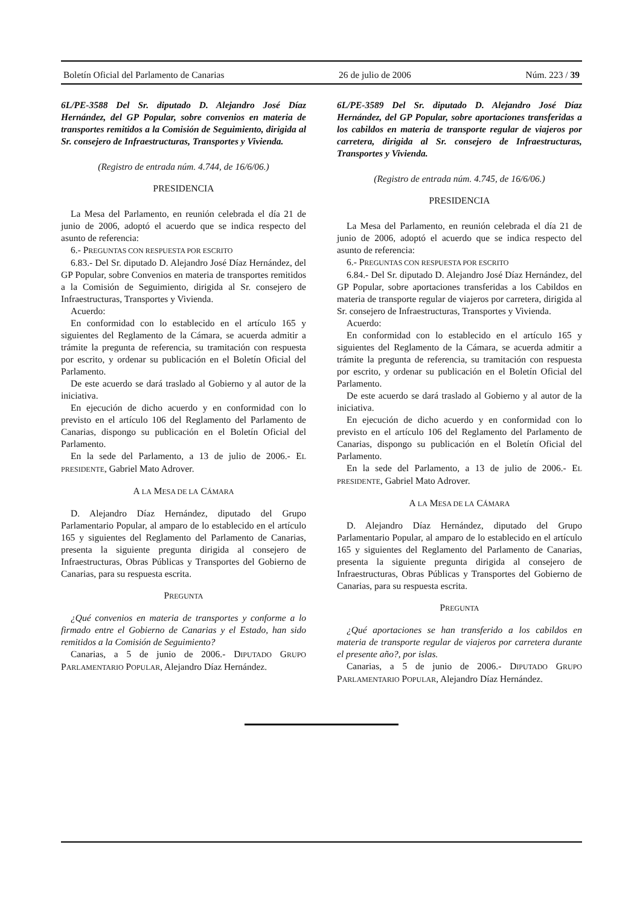Boletín Oficial del Parlamento de Canarias 26 de julio de 2006 Núm. 223 / 39
6L/PE-3588 Del Sr. diputado D. Alejandro José Díaz Hernández, del GP Popular, sobre convenios en materia de transportes remitidos a la Comisión de Seguimiento, dirigida al Sr. consejero de Infraestructuras, Transportes y Vivienda.
(Registro de entrada núm. 4.744, de 16/6/06.)
PRESIDENCIA
La Mesa del Parlamento, en reunión celebrada el día 21 de junio de 2006, adoptó el acuerdo que se indica respecto del asunto de referencia:
6.- PREGUNTAS CON RESPUESTA POR ESCRITO
6.83.- Del Sr. diputado D. Alejandro José Díaz Hernández, del GP Popular, sobre Convenios en materia de transportes remitidos a la Comisión de Seguimiento, dirigida al Sr. consejero de Infraestructuras, Transportes y Vivienda.
Acuerdo:
En conformidad con lo establecido en el artículo 165 y siguientes del Reglamento de la Cámara, se acuerda admitir a trámite la pregunta de referencia, su tramitación con respuesta por escrito, y ordenar su publicación en el Boletín Oficial del Parlamento.
De este acuerdo se dará traslado al Gobierno y al autor de la iniciativa.
En ejecución de dicho acuerdo y en conformidad con lo previsto en el artículo 106 del Reglamento del Parlamento de Canarias, dispongo su publicación en el Boletín Oficial del Parlamento.
En la sede del Parlamento, a 13 de julio de 2006.- EL PRESIDENTE, Gabriel Mato Adrover.
A LA MESA DE LA CÁMARA
D. Alejandro Díaz Hernández, diputado del Grupo Parlamentario Popular, al amparo de lo establecido en el artículo 165 y siguientes del Reglamento del Parlamento de Canarias, presenta la siguiente pregunta dirigida al consejero de Infraestructuras, Obras Públicas y Transportes del Gobierno de Canarias, para su respuesta escrita.
PREGUNTA
¿Qué convenios en materia de transportes y conforme a lo firmado entre el Gobierno de Canarias y el Estado, han sido remitidos a la Comisión de Seguimiento?
Canarias, a 5 de junio de 2006.- DIPUTADO GRUPO PARLAMENTARIO POPULAR, Alejandro Díaz Hernández.
6L/PE-3589 Del Sr. diputado D. Alejandro José Díaz Hernández, del GP Popular, sobre aportaciones transferidas a los cabildos en materia de transporte regular de viajeros por carretera, dirigida al Sr. consejero de Infraestructuras, Transportes y Vivienda.
(Registro de entrada núm. 4.745, de 16/6/06.)
PRESIDENCIA
La Mesa del Parlamento, en reunión celebrada el día 21 de junio de 2006, adoptó el acuerdo que se indica respecto del asunto de referencia:
6.- PREGUNTAS CON RESPUESTA POR ESCRITO
6.84.- Del Sr. diputado D. Alejandro José Díaz Hernández, del GP Popular, sobre aportaciones transferidas a los Cabildos en materia de transporte regular de viajeros por carretera, dirigida al Sr. consejero de Infraestructuras, Transportes y Vivienda.
Acuerdo:
En conformidad con lo establecido en el artículo 165 y siguientes del Reglamento de la Cámara, se acuerda admitir a trámite la pregunta de referencia, su tramitación con respuesta por escrito, y ordenar su publicación en el Boletín Oficial del Parlamento.
De este acuerdo se dará traslado al Gobierno y al autor de la iniciativa.
En ejecución de dicho acuerdo y en conformidad con lo previsto en el artículo 106 del Reglamento del Parlamento de Canarias, dispongo su publicación en el Boletín Oficial del Parlamento.
En la sede del Parlamento, a 13 de julio de 2006.- EL PRESIDENTE, Gabriel Mato Adrover.
A LA MESA DE LA CÁMARA
D. Alejandro Díaz Hernández, diputado del Grupo Parlamentario Popular, al amparo de lo establecido en el artículo 165 y siguientes del Reglamento del Parlamento de Canarias, presenta la siguiente pregunta dirigida al consejero de Infraestructuras, Obras Públicas y Transportes del Gobierno de Canarias, para su respuesta escrita.
PREGUNTA
¿Qué aportaciones se han transferido a los cabildos en materia de transporte regular de viajeros por carretera durante el presente año?, por islas.
Canarias, a 5 de junio de 2006.- DIPUTADO GRUPO PARLAMENTARIO POPULAR, Alejandro Díaz Hernández.